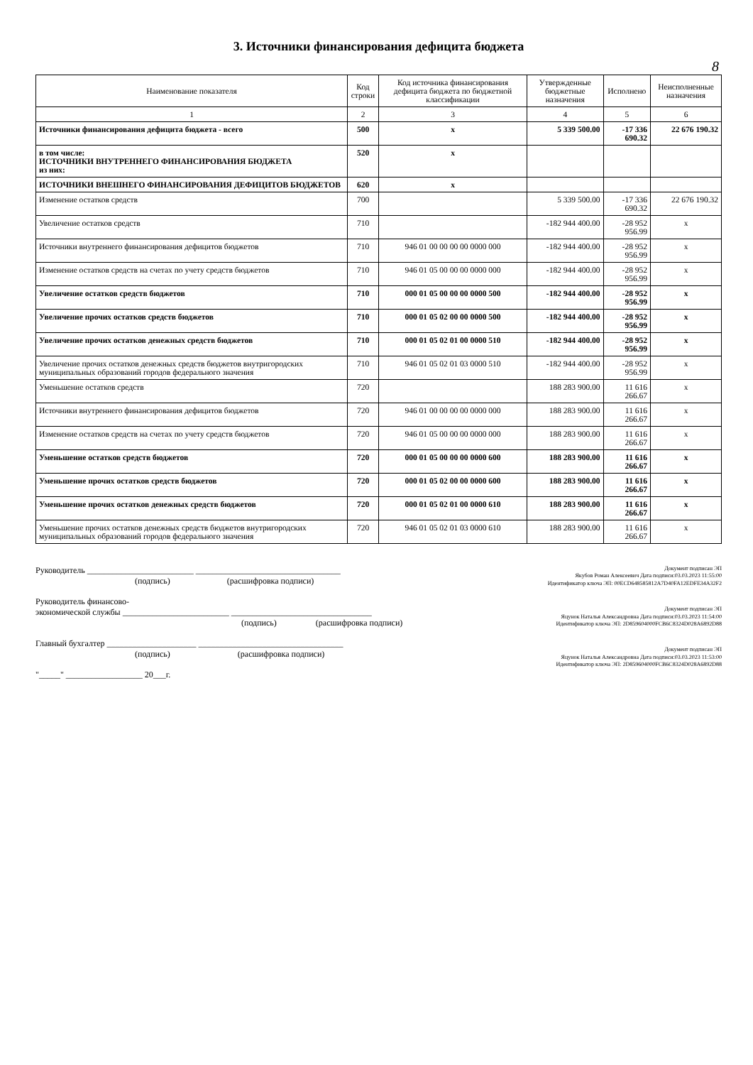3. Источники финансирования дефицита бюджета
8
| Наименование показателя | Код строки | Код источника финансирования дефицита бюджета по бюджетной классификации | Утвержденные бюджетные назначения | Исполнено | Неисполненные назначения |
| --- | --- | --- | --- | --- | --- |
| 1 | 2 | 3 | 4 | 5 | 6 |
| Источники финансирования дефицита бюджета - всего | 500 | x | 5 339 500.00 | -17 336 690.32 | 22 676 190.32 |
| в том числе: ИСТОЧНИКИ ВНУТРЕННЕГО ФИНАНСИРОВАНИЯ БЮДЖЕТА из них: | 520 | x | | | |
| ИСТОЧНИКИ ВНЕШНЕГО ФИНАНСИРОВАНИЯ ДЕФИЦИТОВ БЮДЖЕТОВ | 620 | x | | | |
| Изменение остатков средств | 700 | | 5 339 500.00 | -17 336 690.32 | 22 676 190.32 |
| Увеличение остатков средств | 710 | | -182 944 400.00 | -28 952 956.99 | x |
| Источники внутреннего финансирования дефицитов бюджетов | 710 | 946 01 00 00 00 00 0000 000 | -182 944 400.00 | -28 952 956.99 | x |
| Изменение остатков средств на счетах по учету средств бюджетов | 710 | 946 01 05 00 00 00 0000 000 | -182 944 400.00 | -28 952 956.99 | x |
| Увеличение остатков средств бюджетов | 710 | 000 01 05 00 00 00 0000 500 | -182 944 400.00 | -28 952 956.99 | x |
| Увеличение прочих остатков средств бюджетов | 710 | 000 01 05 02 00 00 0000 500 | -182 944 400.00 | -28 952 956.99 | x |
| Увеличение прочих остатков денежных средств бюджетов | 710 | 000 01 05 02 01 00 0000 510 | -182 944 400.00 | -28 952 956.99 | x |
| Увеличение прочих остатков денежных средств бюджетов внутригородских муниципальных образований городов федерального значения | 710 | 946 01 05 02 01 03 0000 510 | -182 944 400.00 | -28 952 956.99 | x |
| Уменьшение остатков средств | 720 | | 188 283 900.00 | 11 616 266.67 | x |
| Источники внутреннего финансирования дефицитов бюджетов | 720 | 946 01 00 00 00 00 0000 000 | 188 283 900.00 | 11 616 266.67 | x |
| Изменение остатков средств на счетах по учету средств бюджетов | 720 | 946 01 05 00 00 00 0000 000 | 188 283 900.00 | 11 616 266.67 | x |
| Уменьшение остатков средств бюджетов | 720 | 000 01 05 00 00 00 0000 600 | 188 283 900.00 | 11 616 266.67 | x |
| Уменьшение прочих остатков средств бюджетов | 720 | 000 01 05 02 00 00 0000 600 | 188 283 900.00 | 11 616 266.67 | x |
| Уменьшение прочих остатков денежных средств бюджетов | 720 | 000 01 05 02 01 00 0000 610 | 188 283 900.00 | 11 616 266.67 | x |
| Уменьшение прочих остатков денежных средств бюджетов внутригородских муниципальных образований городов федерального значения | 720 | 946 01 05 02 01 03 0000 610 | 188 283 900.00 | 11 616 266.67 | x |
Руководитель _________________________ __________________________________
(подпись) (расшифровка подписи)
Руководитель финансово-
экономической службы _________________________ _________________________________
(подпись) (расшифровка подписи)
Главный бухгалтер _____________________ __________________________________
(подпись) (расшифровка подписи)
"_____" __________________ 20___г.
Документ подписан ЭП
Якубов Роман Алексеевич Дата подписи:03.03.2023 11:55:00
Идентификатор ключа ЭП: 00ECD648585812A7D40FA12EDFE34A32F2
Документ подписан ЭП
Яцунок Наталья Александровна Дата подписи:03.03.2023 11:54:00
Идентификатор ключа ЭП: 2D859604000FCB6C8324D028A6892D88
Документ подписан ЭП
Яцунок Наталья Александровна Дата подписи:03.03.2023 11:53:00
Идентификатор ключа ЭП: 2D859604000FCB6C8324D028A6892D88